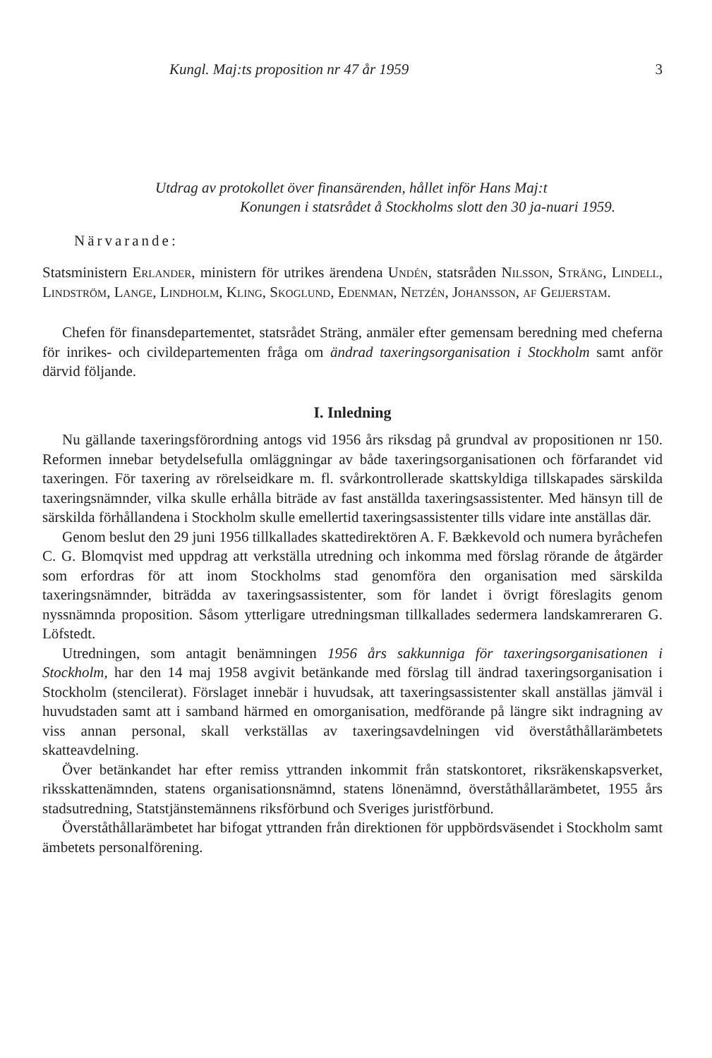Kungl. Maj:ts proposition nr 47 år 1959 3
Utdrag av protokollet över finansärenden, hållet inför Hans Maj:t
Konungen i statsrådet å Stockholms slott den 30 ja-nuari 1959.
Närvarande:
Statsministern Erlander, ministern för utrikes ärendena Undén, statsråden Nilsson, Sträng, Lindell, Lindström, Lange, Lindholm, Kling, Skoglund, Edenman, Netzén, Johansson, af Geijerstam.
Chefen för finansdepartementet, statsrådet Sträng, anmäler efter gemensam beredning med cheferna för inrikes- och civildepartementen fråga om ändrad taxeringsorganisation i Stockholm samt anför därvid följande.
I. Inledning
Nu gällande taxeringsförordning antogs vid 1956 års riksdag på grundval av propositionen nr 150. Reformen innebar betydelsefulla omläggningar av både taxeringsorganisationen och förfarandet vid taxeringen. För taxering av rörelseidkare m. fl. svårkontrollerade skattskyldiga tillskapades särskilda taxeringsnämnder, vilka skulle erhålla biträde av fast anställda taxeringsassistenter. Med hänsyn till de särskilda förhållandena i Stockholm skulle emellertid taxeringsassistenter tills vidare inte anställas där.
Genom beslut den 29 juni 1956 tillkallades skattedirektören A. F. Bækkevold och numera byråchefen C. G. Blomqvist med uppdrag att verkställa utredning och inkomma med förslag rörande de åtgärder som erfordras för att inom Stockholms stad genomföra den organisation med särskilda taxeringsnämnder, biträdda av taxeringsassistenter, som för landet i övrigt föreslagits genom nyssnämnda proposition. Såsom ytterligare utredningsman tillkallades sedermera landskamreraren G. Löfstedt.
Utredningen, som antagit benämningen 1956 års sakkunniga för taxeringsorganisationen i Stockholm, har den 14 maj 1958 avgivit betänkande med förslag till ändrad taxeringsorganisation i Stockholm (stencilerat). Förslaget innebär i huvudsak, att taxeringsassistenter skall anställas jämväl i huvudstaden samt att i samband härmed en omorganisation, medförande på längre sikt indragning av viss annan personal, skall verkställas av taxeringsavdelningen vid överståthållarämbetets skatteavdelning.
Över betänkandet har efter remiss yttranden inkommit från statskontoret, riksräkenskapsverket, riksskattenämnden, statens organisationsnämnd, statens lönenämnd, överståthållarämbetet, 1955 års stadsutredning, Statstjänstemännens riksförbund och Sveriges juristförbund.
Överståthållarämbetet har bifogat yttranden från direktionen för uppbördsväsendet i Stockholm samt ämbetets personalförening.